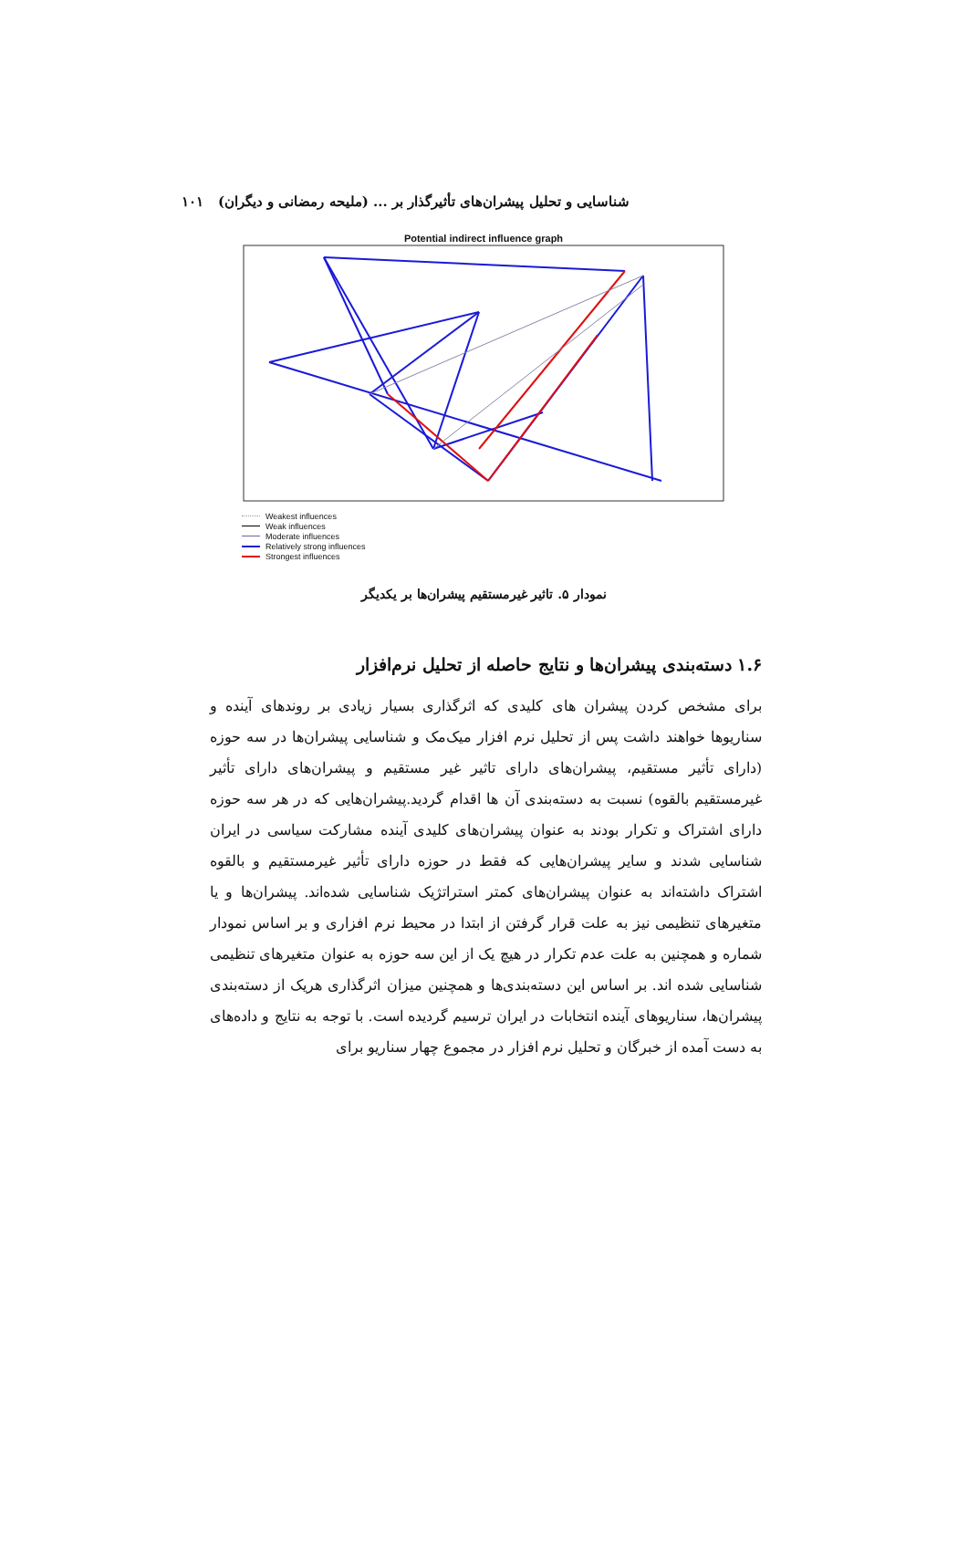شناسایی و تحلیل پیشران‌های تأثیرگذار بر ... (ملیحه رمضانی و دیگران) ۱۰۱
Potential indirect influence graph
Weakest influences
Weak influences
Moderate influences
Relatively strong influences
Strongest influences
نمودار ۵. تاثیر غیرمستقیم پیشران‌ها بر یکدیگر
۱.۶ دسته‌بندی پیشران‌ها و نتایج حاصله از تحلیل نرم‌افزار
برای مشخص کردن پیشران های کلیدی که اثرگذاری بسیار زیادی بر روندهای آینده و سناریوها خواهند داشت پس از تحلیل نرم افزار میک‌مک و شناسایی پیشران‌ها در سه حوزه (دارای تأثیر مستقیم، پیشران‌های دارای تاثیر غیر مستقیم و پیشران‌های دارای تأثیر غیرمستقیم بالقوه) نسبت به دسته‌بندی آن ها اقدام گردید.پیشران‌هایی که در هر سه حوزه دارای اشتراک و تکرار بودند به عنوان پیشران‌های کلیدی آینده مشارکت سیاسی در ایران شناسایی شدند و سایر پیشران‌هایی که فقط در حوزه دارای تأثیر غیرمستقیم و بالقوه اشتراک داشته‌اند به عنوان پیشران‌های کمتر استراتژیک شناسایی شده‌اند. پیشران‌ها و یا متغیرهای تنظیمی نیز به علت قرار گرفتن از ابتدا در محیط نرم افزاری و بر اساس نمودار شماره و همچنین به علت عدم تکرار در هیچ یک از این سه حوزه به عنوان متغیرهای تنظیمی شناسایی شده اند. بر اساس این دسته‌بندی‌ها و همچنین میزان اثرگذاری هریک از دسته‌بندی پیشران‌ها، سناریوهای آینده انتخابات در ایران ترسیم گردیده است. با توجه به نتایج و داده‌های به دست آمده از خبرگان و تحلیل نرم افزار در مجموع چهار سناریو برای